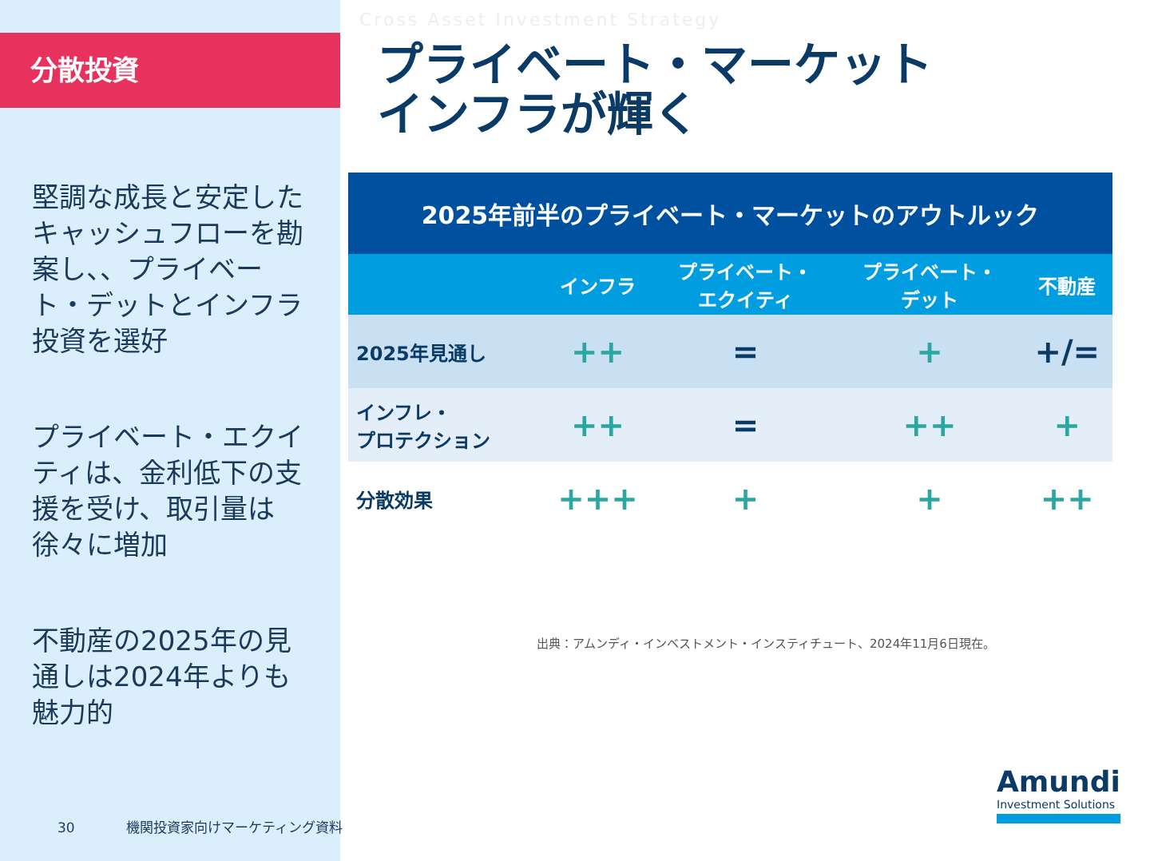分散投資
堅調な成長と安定したキャッシュフローを勘案し、、プライベート・デットとインフラ投資を選好
プライベート・エクイティは、金利低下の支援を受け、取引量は徐々に増加
不動産の2025年の見通しは2024年よりも魅力的
Cross Asset Investment Strategy
プライベート・マーケット
インフラが輝く
| 2025年前半のプライベート・マーケットのアウトルック | | | | |
| --- | --- | --- | --- | --- |
| | インフラ | プライベート・ エクイティ | プライベート・ デット | 不動産 |
| 2025年見通し | ++ | = | + | +/= |
| インフレ・ プロテクション | ++ | = | ++ | + |
| 分散効果 | +++ | + | + | ++ |
出典：アムンディ・インベストメント・インスティチュート、2024年11月6日現在。
30 機関投資家向けマーケティング資料
Amundi
Investment Solutions